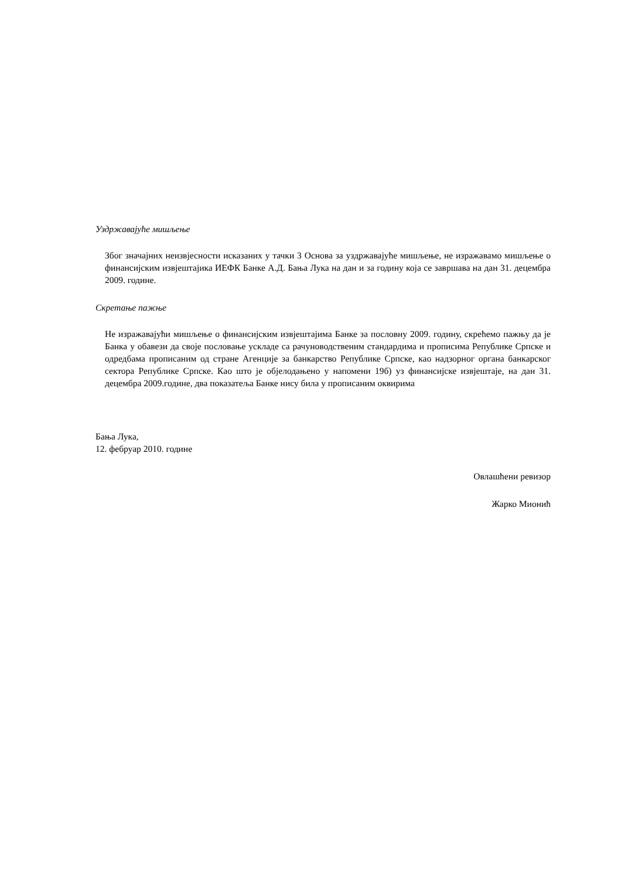Уздржавајуће мишљење
Због значајних неизвјесности исказаних у тачки 3 Основа за уздржавајуће мишљење, не изражавамо мишљење о финансијским извјештајика ИЕФК Банке А.Д. Бања Лука на дан и за годину која се завршава на дан 31. децембра 2009. године.
Скретање пажње
Не изражавајући мишљење о финансијским извјештајима Банке за пословну 2009. годину, скрећемо пажњу да је Банка у обавези да своје пословање ускладе са рачуноводственим стандардима и прописима Републике Српске и одредбама прописаним од стране Агенције за банкарство Републике Српске, као надзорног органа банкарског сектора Републике Српске. Као што је објелодањено у напомени 19б) уз финансијске извјештаје, на дан 31. децембра 2009.године, два показатеља Банке нису била у прописаним оквирима
Бања Лука,
12. фебруар 2010. године
Овлашћени ревизор
Жарко Мионић